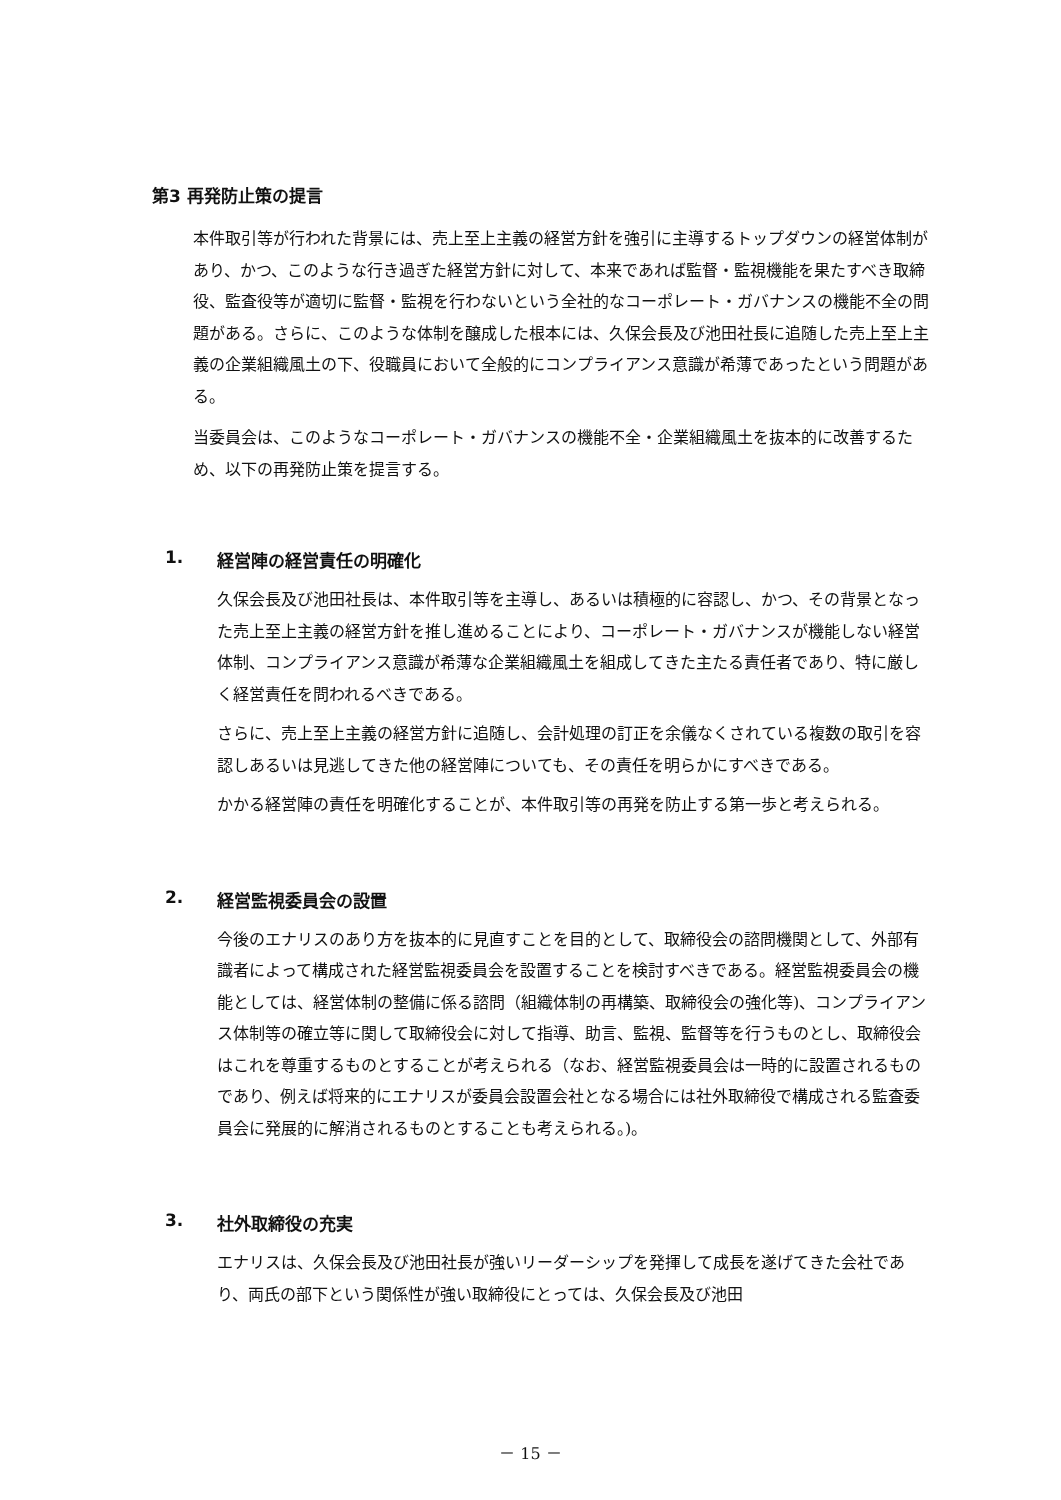第3 再発防止策の提言
本件取引等が行われた背景には、売上至上主義の経営方針を強引に主導するトップダウンの経営体制があり、かつ、このような行き過ぎた経営方針に対して、本来であれば監督・監視機能を果たすべき取締役、監査役等が適切に監督・監視を行わないという全社的なコーポレート・ガバナンスの機能不全の問題がある。さらに、このような体制を醸成した根本には、久保会長及び池田社長に追随した売上至上主義の企業組織風土の下、役職員において全般的にコンプライアンス意識が希薄であったという問題がある。
当委員会は、このようなコーポレート・ガバナンスの機能不全・企業組織風土を抜本的に改善するため、以下の再発防止策を提言する。
1. 経営陣の経営責任の明確化
久保会長及び池田社長は、本件取引等を主導し、あるいは積極的に容認し、かつ、その背景となった売上至上主義の経営方針を推し進めることにより、コーポレート・ガバナンスが機能しない経営体制、コンプライアンス意識が希薄な企業組織風土を組成してきた主たる責任者であり、特に厳しく経営責任を問われるべきである。
さらに、売上至上主義の経営方針に追随し、会計処理の訂正を余儀なくされている複数の取引を容認しあるいは見逃してきた他の経営陣についても、その責任を明らかにすべきである。
かかる経営陣の責任を明確化することが、本件取引等の再発を防止する第一歩と考えられる。
2. 経営監視委員会の設置
今後のエナリスのあり方を抜本的に見直すことを目的として、取締役会の諮問機関として、外部有識者によって構成された経営監視委員会を設置することを検討すべきである。経営監視委員会の機能としては、経営体制の整備に係る諮問（組織体制の再構築、取締役会の強化等)、コンプライアンス体制等の確立等に関して取締役会に対して指導、助言、監視、監督等を行うものとし、取締役会はこれを尊重するものとすることが考えられる（なお、経営監視委員会は一時的に設置されるものであり、例えば将来的にエナリスが委員会設置会社となる場合には社外取締役で構成される監査委員会に発展的に解消されるものとすることも考えられる。)。
3. 社外取締役の充実
エナリスは、久保会長及び池田社長が強いリーダーシップを発揮して成長を遂げてきた会社であり、両氏の部下という関係性が強い取締役にとっては、久保会長及び池田
－ 15 －